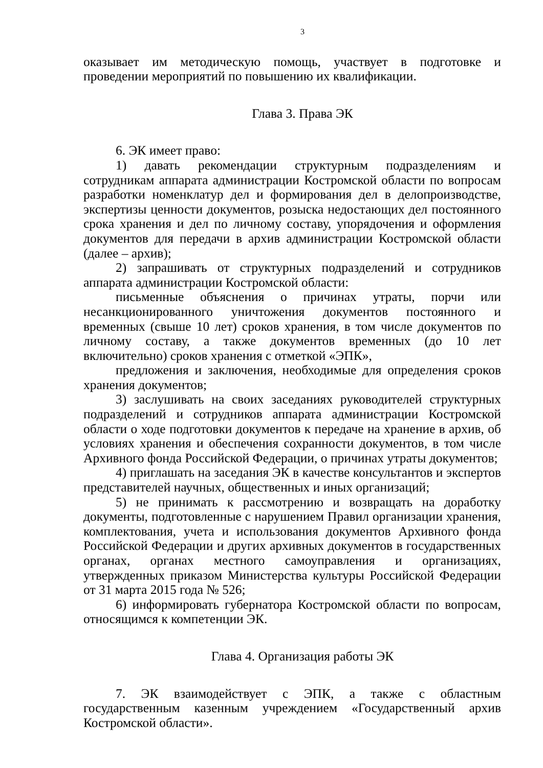3
оказывает им методическую помощь, участвует в подготовке и проведении мероприятий по повышению их квалификации.
Глава 3. Права ЭК
6. ЭК имеет право:
1) давать рекомендации структурным подразделениям и сотрудникам аппарата администрации Костромской области по вопросам разработки номенклатур дел и формирования дел в делопроизводстве, экспертизы ценности документов, розыска недостающих дел постоянного срока хранения и дел по личному составу, упорядочения и оформления документов для передачи в архив администрации Костромской области (далее – архив);
2) запрашивать от структурных подразделений и сотрудников аппарата администрации Костромской области:
письменные объяснения о причинах утраты, порчи или несанкционированного уничтожения документов постоянного и временных (свыше 10 лет) сроков хранения, в том числе документов по личному составу, а также документов временных (до 10 лет включительно) сроков хранения с отметкой «ЭПК»,
предложения и заключения, необходимые для определения сроков хранения документов;
3) заслушивать на своих заседаниях руководителей структурных подразделений и сотрудников аппарата администрации Костромской области о ходе подготовки документов к передаче на хранение в архив, об условиях хранения и обеспечения сохранности документов, в том числе Архивного фонда Российской Федерации, о причинах утраты документов;
4) приглашать на заседания ЭК в качестве консультантов и экспертов представителей научных, общественных и иных организаций;
5) не принимать к рассмотрению и возвращать на доработку документы, подготовленные с нарушением Правил организации хранения, комплектования, учета и использования документов Архивного фонда Российской Федерации и других архивных документов в государственных органах, органах местного самоуправления и организациях, утвержденных приказом Министерства культуры Российской Федерации от 31 марта 2015 года № 526;
6) информировать губернатора Костромской области по вопросам, относящимся к компетенции ЭК.
Глава 4. Организация работы ЭК
7. ЭК взаимодействует с ЭПК, а также с областным государственным казенным учреждением «Государственный архив Костромской области».